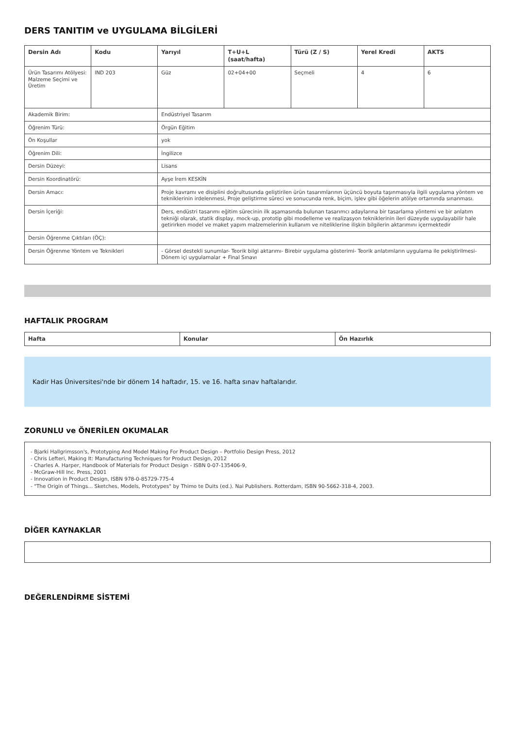DERS TANITIM ve UYGULAMA BİLGİLERİ
| Dersin Adı | Kodu | Yarıyıl | T+U+L (saat/hafta) | Türü (Z / S) | Yerel Kredi | AKTS |
| --- | --- | --- | --- | --- | --- | --- |
| Ürün Tasarımı Atölyesi: Malzeme Seçimi ve Üretim | IND 203 | Güz | 02+04+00 | Seçmeli | 4 | 6 |
| Akademik Birim: | | Endüstriyel Tasarım | | | | |
| Öğrenim Türü: | | Örgün Eğitim | | | | |
| Ön Koşullar | | yok | | | | |
| Öğrenim Dili: | | İngilizce | | | | |
| Dersin Düzeyi: | | Lisans | | | | |
| Dersin Koordinatörü: | | Ayşe İrem KESKİN | | | | |
| Dersin Amacı: | | Proje kavramı ve disiplini doğrultusunda geliştirilen ürün tasarımlarının üçüncü boyuta taşınmasıyla ilgili uygulama yöntem ve tekniklerinin irdelenmesi, Proje geliştirme süreci ve sonucunda renk, biçim, işlev gibi öğelerin atölye ortamında sınanması. | | | | |
| Dersin İçeriği: | | Ders, endüstri tasarımı eğitim sürecinin ilk aşamasında bulunan tasarımcı adaylarına bir tasarlama yöntemi ve bir anlatım tekniği olarak, statik display, mock-up, prototip gibi modelleme ve realizasyon tekniklerinin ileri düzeyde uygulayabilir hale getirirken model ve maket yapım malzemelerinin kullanım ve niteliklerine ilişkin bilgilerin aktarımını içermektedir | | | | |
| Dersin Öğrenme Çıktıları (ÖÇ): | | | | | | |
| Dersin Öğrenme Yöntem ve Teknikleri | | - Görsel destekli sunumlar- Teorik bilgi aktarımı- Birebir uygulama gösterimi- Teorik anlatımların uygulama ile pekiştirilmesi- Dönem içi uygulamalar + Final Sınavı | | | | |
HAFTALIK PROGRAM
| Hafta | Konular | Ön Hazırlık |
| --- | --- | --- |
Kadir Has Üniversitesi'nde bir dönem 14 haftadır, 15. ve 16. hafta sınav haftalarıdır.
ZORUNLU ve ÖNERİLEN OKUMALAR
- Bjarki Hallgrimsson's, Prototyping And Model Making For Product Design – Portfolio Design Press, 2012
- Chris Lefteri, Making It: Manufacturing Techniques for Product Design, 2012
- Charles A. Harper, Handbook of Materials for Product Design - ISBN 0-07-135406-9,
- McGraw-Hill Inc. Press, 2001
- Innovation in Product Design, ISBN 978-0-85729-775-4
- "The Origin of Things... Sketches, Models, Prototypes" by Thimo te Duits (ed.). Nai Publishers. Rotterdam, ISBN 90-5662-318-4, 2003.
DİĞER KAYNAKLAR
DEĞERLENDİRME SİSTEMİ